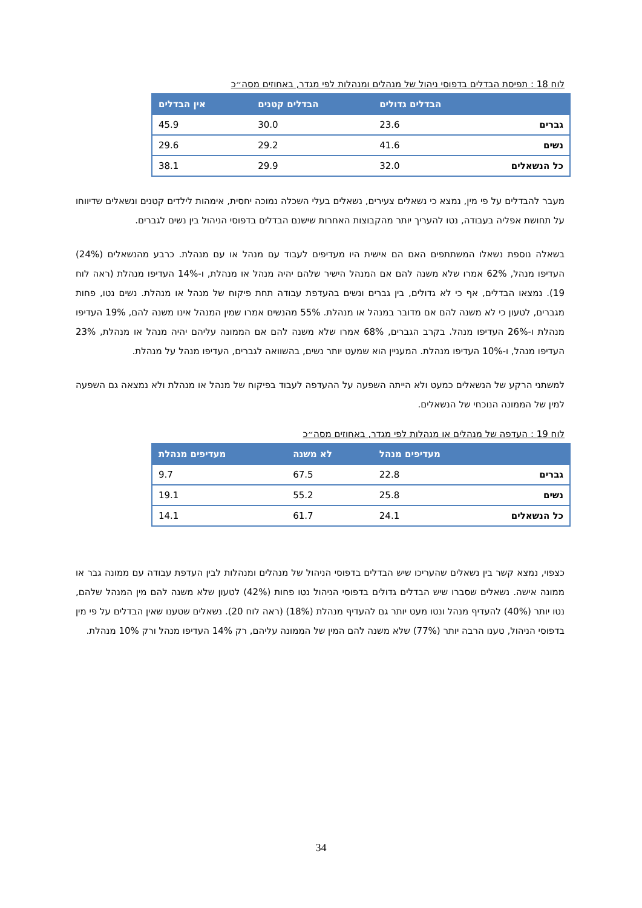לוח 18 : תפיסת הבדלים בדפוסי ניהול של מנהלים ומנהלות לפי מגדר, באחוזים מסה״כ
| | הבדלים גדולים | הבדלים קטנים | אין הבדלים |
| --- | --- | --- | --- |
| גברים | 23.6 | 30.0 | 45.9 |
| נשים | 41.6 | 29.2 | 29.6 |
| כל הנשאלים | 32.0 | 29.9 | 38.1 |
מעבר להבדלים על פי מין, נמצא כי נשאלים צעירים, נשאלים בעלי השכלה נמוכה יחסית, אימהות לילדים קטנים ונשאלים שדיווחו על תחושת אפליה בעבודה, נטו להעריך יותר מהקבוצות האחרות שישנם הבדלים בדפוסי הניהול בין נשים לגברים.
בשאלה נוספת נשאלו המשתתפים האם הם אישית היו מעדיפים לעבוד עם מנהל או עם מנהלת. כרבע מהנשאלים (24%) העדיפו מנהל, 62% אמרו שלא משנה להם אם המנהל הישיר שלהם יהיה מנהל או מנהלת, ו-14% העדיפו מנהלת (ראה לוח 19). נמצאו הבדלים, אף כי לא גדולים, בין גברים ונשים בהעדפת עבודה תחת פיקוח של מנהל או מנהלת. נשים נטו, פחות מגברים, לטעון כי לא משנה להם אם מדובר במנהל או מנהלת. 55% מהנשים אמרו שמין המנהל אינו משנה להם, 19% העדיפו מנהלת ו-26% העדיפו מנהל. בקרב הגברים, 68% אמרו שלא משנה להם אם הממונה עליהם יהיה מנהל או מנהלת, 23% העדיפו מנהל, ו-10% העדיפו מנהלת. המעניין הוא שמעט יותר נשים, בהשוואה לגברים, העדיפו מנהל על מנהלת.
למשתני הרקע של הנשאלים כמעט ולא הייתה השפעה על ההעדפה לעבוד בפיקוח של מנהל או מנהלת ולא נמצאה גם השפעה למין של הממונה הנוכחי של הנשאלים.
לוח 19 : העדפה של מנהלים או מנהלות לפי מגדר, באחוזים מסה״כ
| | מעדיפים מנהל | לא משנה | מעדיפים מנהלת |
| --- | --- | --- | --- |
| גברים | 22.8 | 67.5 | 9.7 |
| נשים | 25.8 | 55.2 | 19.1 |
| כל הנשאלים | 24.1 | 61.7 | 14.1 |
כצפוי, נמצא קשר בין נשאלים שהעריכו שיש הבדלים בדפוסי הניהול של מנהלים ומנהלות לבין העדפת עבודה עם ממונה גבר או ממונה אישה. נשאלים שסברו שיש הבדלים גדולים בדפוסי הניהול נטו פחות (42%) לטעון שלא משנה להם מין המנהל שלהם, נטו יותר (40%) להעדיף מנהל ונטו מעט יותר גם להעדיף מנהלת (18%) (ראה לוח 20). נשאלים שטענו שאין הבדלים על פי מין בדפוסי הניהול, טענו הרבה יותר (77%) שלא משנה להם המין של הממונה עליהם, רק 14% העדיפו מנהל ורק 10% מנהלת.
34